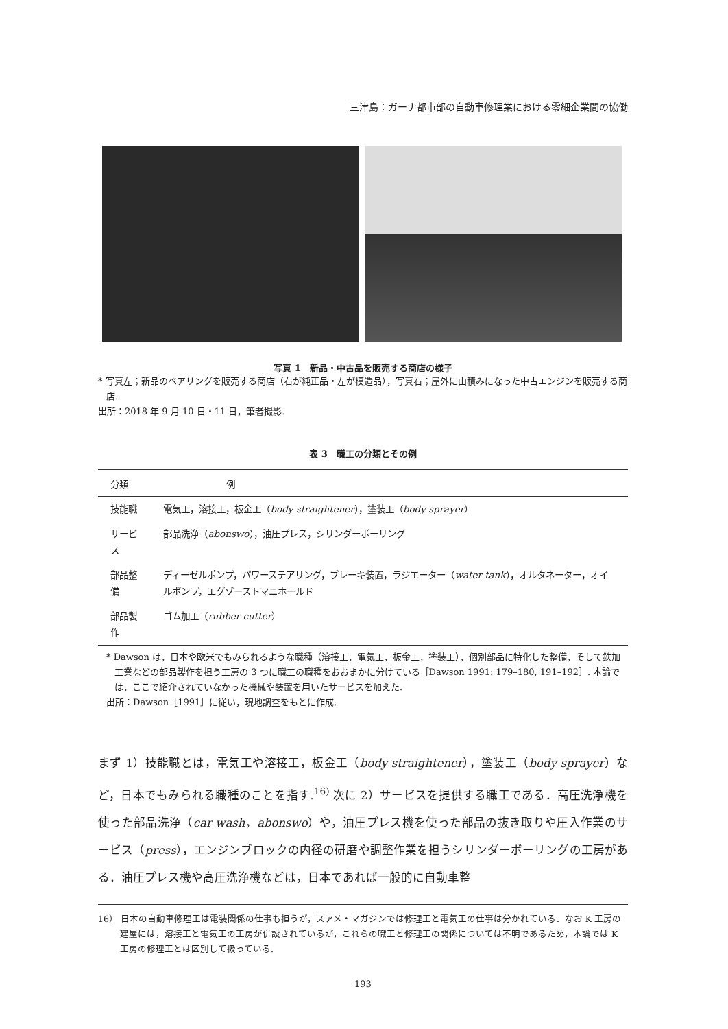三津島：ガーナ都市部の自動車修理業における零細企業間の協働
写真 1　新品・中古品を販売する商店の様子
* 写真左；新品のベアリングを販売する商店（右が純正品・左が模造品），写真右；屋外に山積みになった中古エンジンを販売する商店.
出所：2018 年 9 月 10 日・11 日，筆者撮影.
表 3　職工の分類とその例
| 分類 | 例 |
| --- | --- |
| 技能職 | 電気工，溶接工，板金工（ body straightener ），塗装工（ body sprayer ） |
| サービス | 部品洗浄（ abonswo ），油圧プレス，シリンダーボーリング |
| 部品整備 | ディーゼルポンプ，パワーステアリング，ブレーキ装置，ラジエーター（ water tank ），オルタネーター，オイルポンプ，エグゾーストマニホールド |
| 部品製作 | ゴム加工（ rubber cutter ） |
* Dawson は，日本や欧米でもみられるような職種（溶接工，電気工，板金工，塗装工），個別部品に特化した整備，そして鉄加工業などの部品製作を担う工房の 3 つに職工の職種をおおまかに分けている［Dawson 1991: 179–180, 191–192］. 本論では，ここで紹介されていなかった機械や装置を用いたサービスを加えた.
出所：Dawson［1991］に従い，現地調査をもとに作成.
まず 1）技能職とは，電気工や溶接工，板金工（body straightener），塗装工（body sprayer）など，日本でもみられる職種のことを指す.<sup>16)</sup> 次に 2）サービスを提供する職工である．高圧洗浄機を使った部品洗浄（car wash，abonswo）や，油圧プレス機を使った部品の抜き取りや圧入作業のサービス（press），エンジンブロックの内径の研磨や調整作業を担うシリンダーボーリングの工房がある．油圧プレス機や高圧洗浄機などは，日本であれば一般的に自動車整
16） 日本の自動車修理工は電装関係の仕事も担うが，スアメ・マガジンでは修理工と電気工の仕事は分かれている．なお K 工房の建屋には，溶接工と電気工の工房が併設されているが，これらの職工と修理工の関係については不明であるため，本論では K 工房の修理工とは区別して扱っている.
193